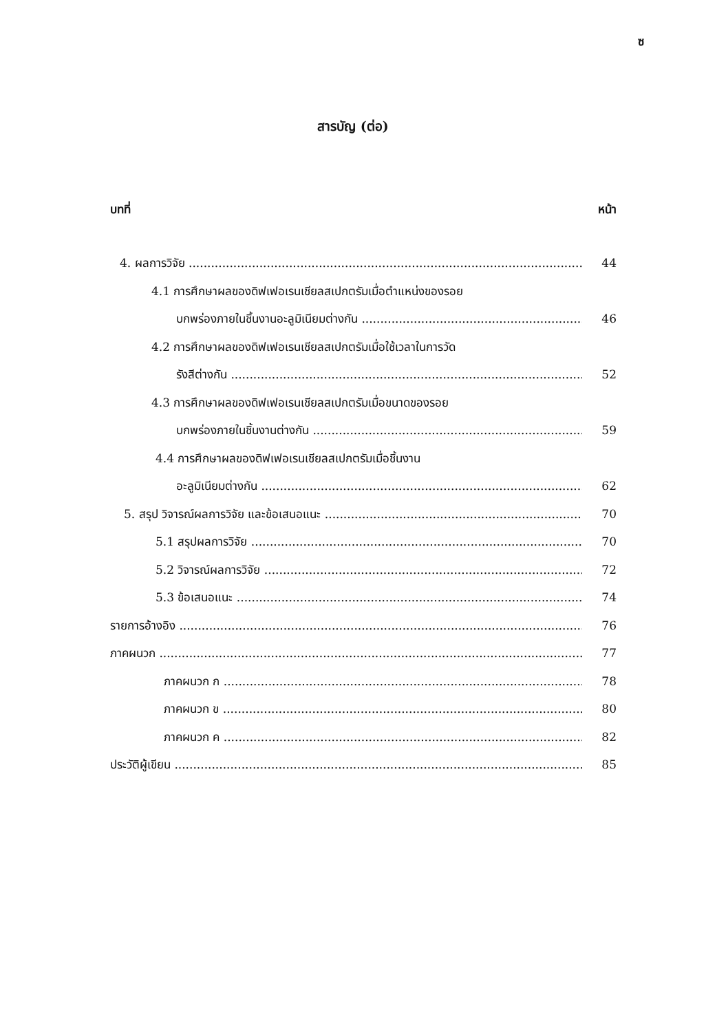ซ
สารบัญ (ต่อ)
บทที่ หน้า
4. ผลการวิจัย 44
4.1 การศึกษาผลของดิฟเฟอเรนเชียลสเปกตรัมเมื่อตำแหน่งของรอย
บกพร่องภายในชิ้นงานอะลูมิเนียมต่างกัน 46
4.2 การศึกษาผลของดิฟเฟอเรนเชียลสเปกตรัมเมื่อใช้เวลาในการวัด
รังสีต่างกัน 52
4.3 การศึกษาผลของดิฟเฟอเรนเชียลสเปกตรัมเมื่อขนาดของรอย
บกพร่องภายในชิ้นงานต่างกัน 59
4.4 การศึกษาผลของดิฟเฟอเรนเชียลสเปกตรัมเมื่อชิ้นงาน
อะลูมิเนียมต่างกัน 62
5. สรุป วิจารณ์ผลการวิจัย และข้อเสนอแนะ 70
5.1 สรุปผลการวิจัย 70
5.2 วิจารณ์ผลการวิจัย 72
5.3 ข้อเสนอแนะ 74
รายการอ้างอิง 76
ภาคผนวก 77
ภาคผนวก ก 78
ภาคผนวก ข 80
ภาคผนวก ค 82
ประวัติผู้เขียน 85